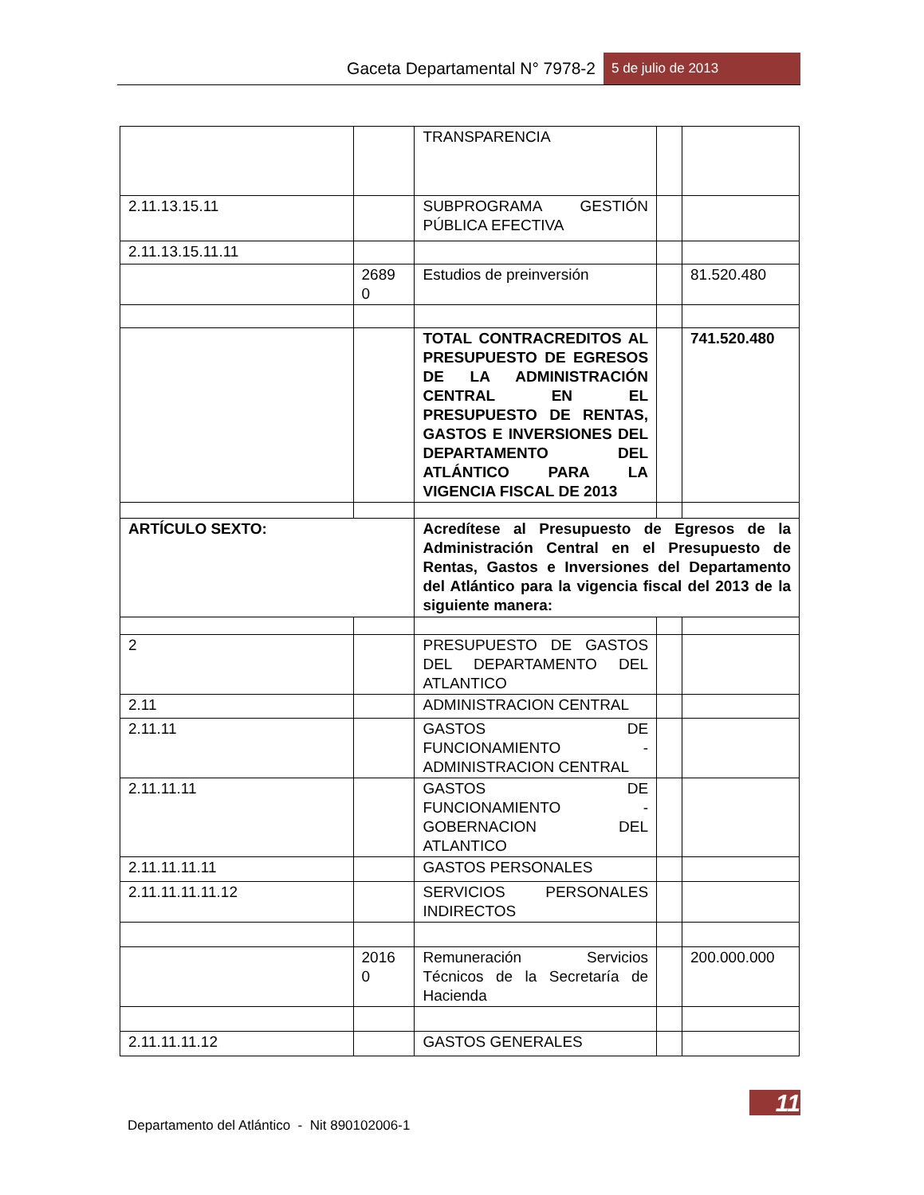Gaceta Departamental N° 7978-2 5 de julio de 2013
| | | TRANSPARENCIA | | |
| 2.11.13.15.11 | | SUBPROGRAMA GESTIÓN PÚBLICA EFECTIVA | | |
| 2.11.13.15.11.11 | | | | |
| | 2689 0 | Estudios de preinversión | | 81.520.480 |
| | | TOTAL CONTRACREDITOS AL PRESUPUESTO DE EGRESOS DE LA ADMINISTRACIÓN CENTRAL EN EL PRESUPUESTO DE RENTAS, GASTOS E INVERSIONES DEL DEPARTAMENTO DEL ATLÁNTICO PARA LA VIGENCIA FISCAL DE 2013 | | 741.520.480 |
| ARTÍCULO SEXTO: | | Acredítese al Presupuesto de Egresos de la Administración Central en el Presupuesto de Rentas, Gastos e Inversiones del Departamento del Atlántico para la vigencia fiscal del 2013 de la siguiente manera: | | |
| 2 | | PRESUPUESTO DE GASTOS DEL DEPARTAMENTO DEL ATLANTICO | | |
| 2.11 | | ADMINISTRACION CENTRAL | | |
| 2.11.11 | | GASTOS DE FUNCIONAMIENTO - ADMINISTRACION CENTRAL | | |
| 2.11.11.11 | | GASTOS DE FUNCIONAMIENTO - GOBERNACION DEL ATLANTICO | | |
| 2.11.11.11.11 | | GASTOS PERSONALES | | |
| 2.11.11.11.11.12 | | SERVICIOS PERSONALES INDIRECTOS | | |
| | 2016 0 | Remuneración Servicios Técnicos de la Secretaría de Hacienda | | 200.000.000 |
| 2.11.11.11.12 | | GASTOS GENERALES | | |
11
Departamento del Atlántico - Nit 890102006-1